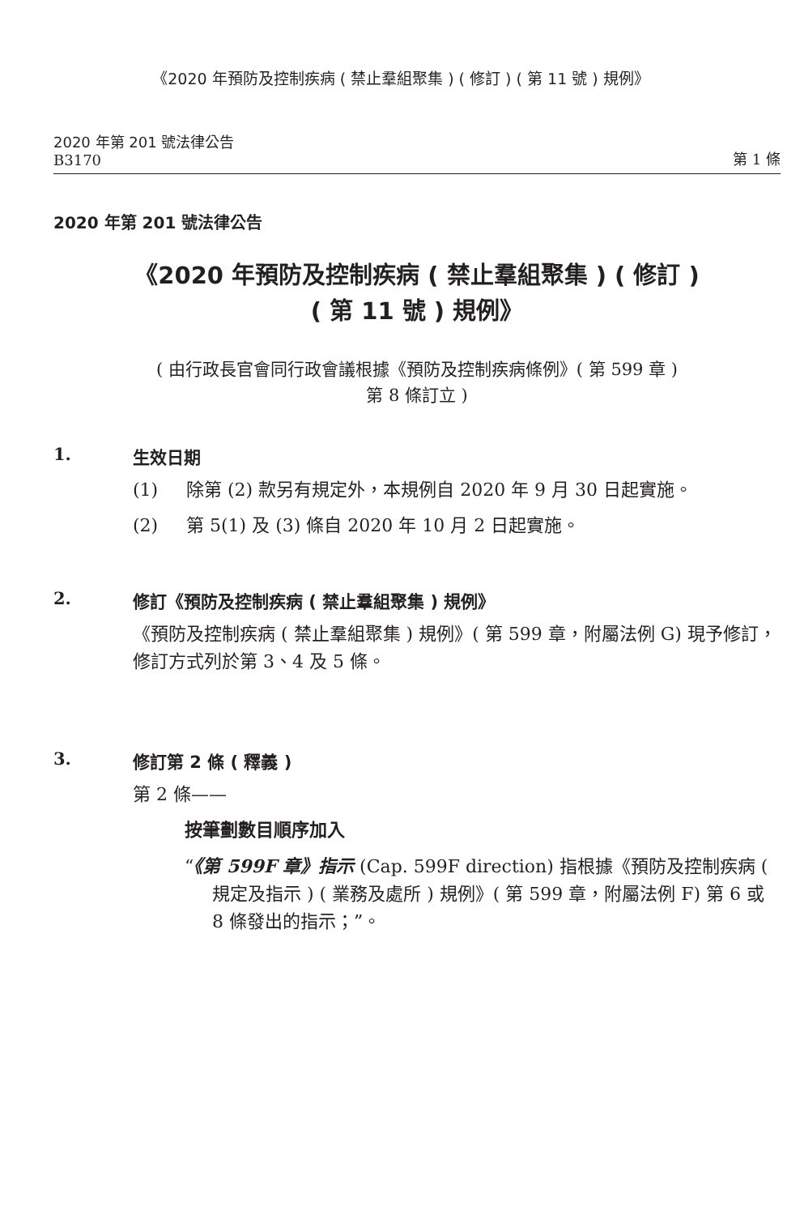《2020 年預防及控制疾病 ( 禁止羣組聚集 ) ( 修訂 ) ( 第 11 號 ) 規例》
2020 年第 201 號法律公告
B3170
第 1 條
2020 年第 201 號法律公告
《2020 年預防及控制疾病 ( 禁止羣組聚集 ) ( 修訂 )
( 第 11 號 ) 規例》
( 由行政長官會同行政會議根據《預防及控制疾病條例》( 第 599 章 )
第 8 條訂立 )
1. 生效日期
(1) 除第 (2) 款另有規定外，本規例自 2020 年 9 月 30 日起實施。
(2) 第 5(1) 及 (3) 條自 2020 年 10 月 2 日起實施。
2. 修訂《預防及控制疾病 ( 禁止羣組聚集 ) 規例》
《預防及控制疾病 ( 禁止羣組聚集 ) 規例》( 第 599 章，附屬法例 G) 現予修訂，修訂方式列於第 3、4 及 5 條。
3. 修訂第 2 條 ( 釋義 )
第 2 條——
按筆劃數目順序加入
“《第 599F 章》指示 (Cap. 599F direction) 指根據《預防及控制疾病 ( 規定及指示 ) ( 業務及處所 ) 規例》( 第 599 章，附屬法例 F) 第 6 或 8 條發出的指示；”。